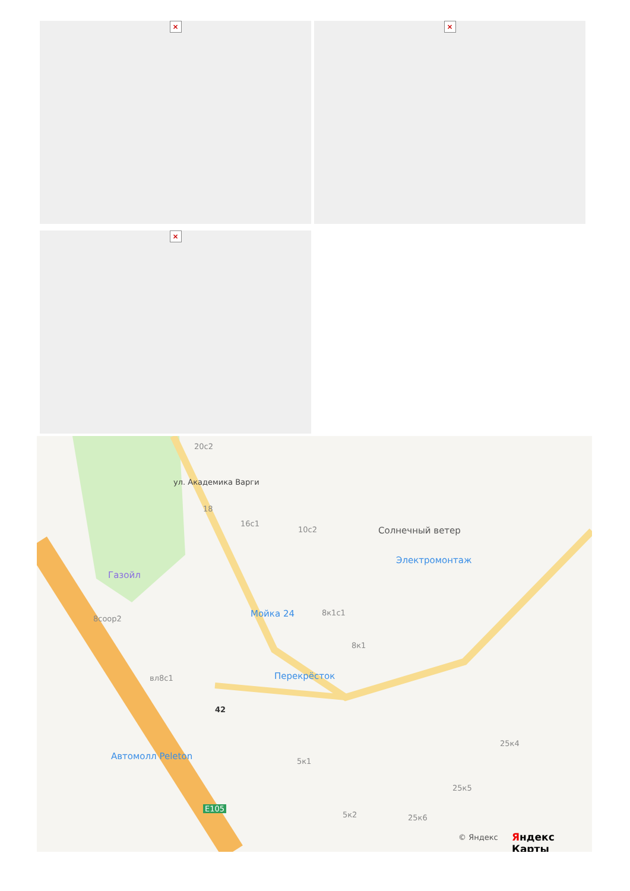× ×
×
20с2
ул. Академика Варги
18
16с1
10с2 Солнечный ветер
Электромонтаж
Газойл
Мойка 24 8к1с1
8к1
Перекрёсток
8соор2
вл8с1
42
Автомолл Peleton 5к1
25к4
25к5
5к2 25к6
E105
© Яндекс Яндекс Карты